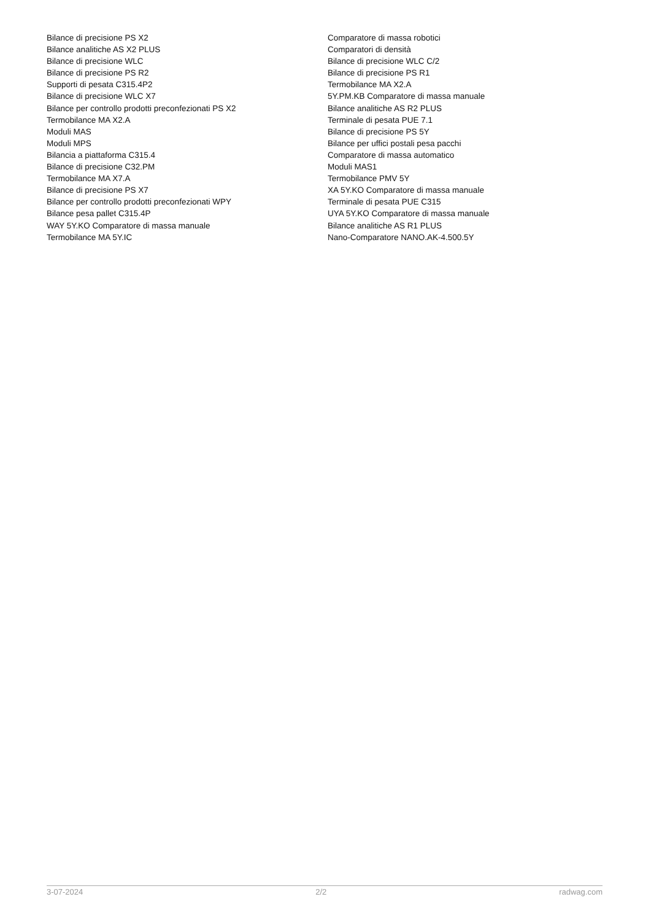Bilance di precisione PS X2
Bilance analitiche AS X2 PLUS
Bilance di precisione WLC
Bilance di precisione PS R2
Supporti di pesata C315.4P2
Bilance di precisione WLC X7
Bilance per controllo prodotti preconfezionati PS X2
Termobilance MA X2.A
Moduli MAS
Moduli MPS
Bilancia a piattaforma C315.4
Bilance di precisione C32.PM
Termobilance MA X7.A
Bilance di precisione PS X7
Bilance per controllo prodotti preconfezionati WPY
Bilance pesa pallet C315.4P
WAY 5Y.KO Comparatore di massa manuale
Termobilance MA 5Y.IC
Comparatore di massa robotici
Comparatori di densità
Bilance di precisione WLC C/2
Bilance di precisione PS R1
Termobilance MA X2.A
5Y.PM.KB Comparatore di massa manuale
Bilance analitiche AS R2 PLUS
Terminale di pesata PUE 7.1
Bilance di precisione PS 5Y
Bilance per uffici postali pesa pacchi
Comparatore di massa automatico
Moduli MAS1
Termobilance PMV 5Y
XA 5Y.KO Comparatore di massa manuale
Terminale di pesata PUE C315
UYA 5Y.KO Comparatore di massa manuale
Bilance analitiche AS R1 PLUS
Nano-Comparatore NANO.AK-4.500.5Y
3-07-2024 2/2 radwag.com